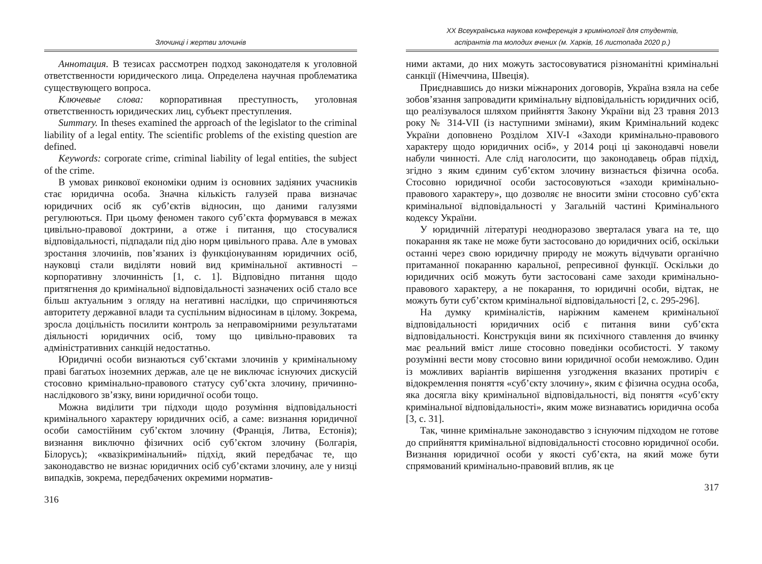Злочинці і жертви злочинів
Аннотация. В тезисах рассмотрен подход законодателя к уголовной ответственности юридического лица. Определена научная проблематика существующего вопроса.
Ключевые слова: корпоративная преступность, уголовная ответственность юридических лиц, субъект преступления.
Summary. In theses examined the approach of the legislator to the criminal liability of a legal entity. The scientific problems of the existing question are defined.
Keywords: corporate crime, criminal liability of legal entities, the subject of the crime.
В умовах ринкової економіки одним із основних задіяних учасників стає юридична особа. Значна кількість галузей права визначає юридичних осіб як суб’єктів відносин, що даними галузями регулюються. При цьому феномен такого суб’єкта формувався в межах цивільно-правової доктрини, а отже і питання, що стосувалися відповідальності, підпадали під дію норм цивільного права. Але в умовах зростання злочинів, пов’язаних із функціонуванням юридичних осіб, науковці стали виділяти новий вид кримінальної активності – корпоративну злочинність [1, с. 1]. Відповідно питання щодо притягнення до кримінальної відповідальності зазначених осіб стало все більш актуальним з огляду на негативні наслідки, що спричиняються авторитету державної влади та суспільним відносинам в цілому. Зокрема, зросла доцільність посилити контроль за неправомірними результатами діяльності юридичних осіб, тому що цивільно-правових та адміністративних санкцій недостатньо.
Юридичні особи визнаються суб’єктами злочинів у кримінальному праві багатьох іноземних держав, але це не виключає існуючих дискусій стосовно кримінально-правового статусу суб’єкта злочину, причинно-наслідкового зв’язку, вини юридичної особи тощо.
Можна виділити три підходи щодо розуміння відповідальності кримінального характеру юридичних осіб, а саме: визнання юридичної особи самостійним суб’єктом злочину (Франція, Литва, Естонія); визнання виключно фізичних осіб суб’єктом злочину (Болгарія, Білорусь); «квазікримінальний» підхід, який передбачає те, що законодавство не визнає юридичних осіб суб’єктами злочину, але у низці випадків, зокрема, передбачених окремими норматив-
316
XX Всеукраїнська наукова конференція з кримінології для студентів,
аспірантів та молодих вчених (м. Харків, 16 листопада 2020 р.)
ними актами, до них можуть застосовуватися різноманітні кримінальні санкції (Німеччина, Швеція).
Приєднавшись до низки міжнароних договорів, Україна взяла на себе зобов’язання запровадити кримінальну відповідальність юридичних осіб, що реалізувалося шляхом прийняття Закону України від 23 травня 2013 року № 314-VII (із наступними змінами), яким Кримінальний кодекс України доповнено Розділом XIV-I «Заходи кримінально-правового характеру щодо юридичних осіб», у 2014 році ці законодавчі новели набули чинності. Але слід наголосити, що законодавець обрав підхід, згідно з яким єдиним суб’єктом злочину визнається фізична особа. Стосовно юридичної особи застосовуються «заходи кримінально-правового характеру», що дозволяє не вносити зміни стосовно суб’єкта кримінальної відповідальності у Загальній частині Кримінального кодексу України.
У юридичній літературі неодноразово зверталася увага на те, що покарання як таке не може бути застосовано до юридичних осіб, оскільки останні через свою юридичну природу не можуть відчувати органічно притаманної покаранню каральної, репресивної функції. Оскільки до юридичних осіб можуть бути застосовані саме заходи кримінально-правового характеру, а не покарання, то юридичні особи, відтак, не можуть бути суб’єктом кримінальної відповідальності [2, с. 295-296].
На думку криміналістів, наріжним каменем кримінальної відповідальності юридичних осіб є питання вини суб’єкта відповідальності. Конструкція вини як психічного ставлення до вчинку має реальний вміст лише стосовно поведінки особистості. У такому розумінні вести мову стосовно вини юридичної особи неможливо. Один із можливих варіантів вирішення узгодження вказаних протиріч є відокремлення поняття «суб’єкту злочину», яким є фізична осудна особа, яка досягла віку кримінальної відповідальності, від поняття «суб’єкту кримінальної відповідальності», яким може визнаватись юридична особа [3, с. 31].
Так, чинне кримінальне законодавство з існуючим підходом не готове до сприйняття кримінальної відповідальності стосовно юридичної особи. Визнання юридичної особи у якості суб’єкта, на який може бути спрямований кримінально-правовий вплив, як це
317